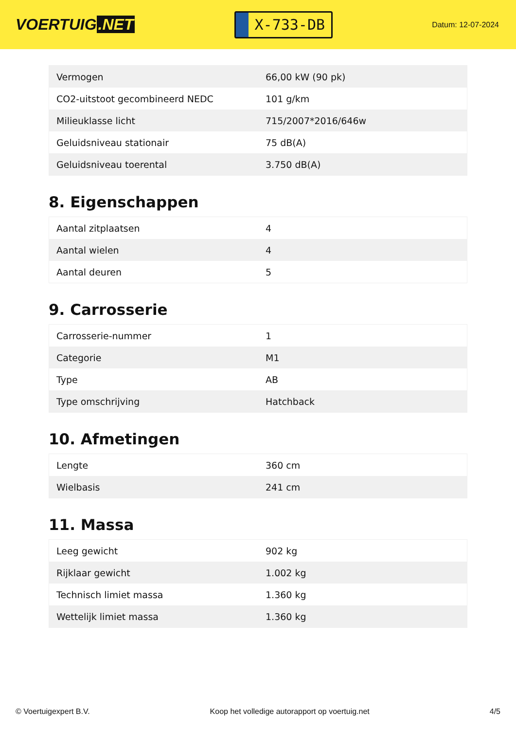VOERTUIG.NET
X-733-DB
Datum: 12-07-2024
| Vermogen | 66,00 kW (90 pk) |
| CO2-uitstoot gecombineerd NEDC | 101 g/km |
| Milieuklasse licht | 715/2007*2016/646w |
| Geluidsniveau stationair | 75 dB(A) |
| Geluidsniveau toerental | 3.750 dB(A) |
8. Eigenschappen
| Aantal zitplaatsen | 4 |
| Aantal wielen | 4 |
| Aantal deuren | 5 |
9. Carrosserie
| Carrosserie-nummer | 1 |
| Categorie | M1 |
| Type | AB |
| Type omschrijving | Hatchback |
10. Afmetingen
| Lengte | 360 cm |
| Wielbasis | 241 cm |
11. Massa
| Leeg gewicht | 902 kg |
| Rijklaar gewicht | 1.002 kg |
| Technisch limiet massa | 1.360 kg |
| Wettelijk limiet massa | 1.360 kg |
© Voertuigexpert B.V. Koop het volledige autorapport op voertuig.net 4/5